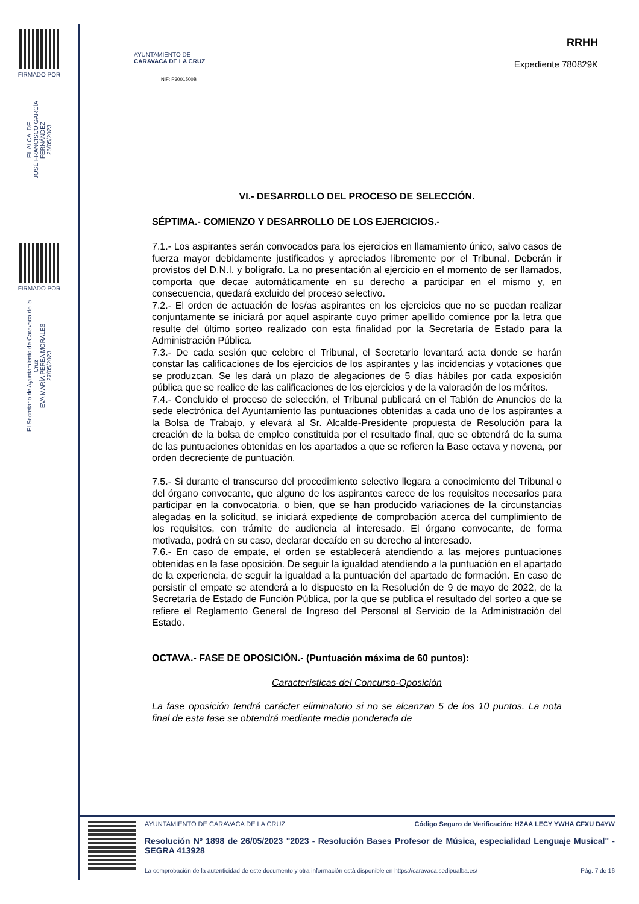FIRMADO POR
EL ALCALDE
JOSÉ FRANCISCO GARCÍA FERNÁNDEZ
26/05/2023
FIRMADO POR
El Secretario de Ayuntamiento de Caravaca de la Cruz
EVA MARÍA PEREA MORALES
27/05/2023
AYUNTAMIENTO DE
CARAVACA DE LA CRUZ
NIF: P3001500B
RRHH
Expediente 780829K
VI.- DESARROLLO DEL PROCESO DE SELECCIÓN.
SÉPTIMA.- COMIENZO Y DESARROLLO DE LOS EJERCICIOS.-
7.1.- Los aspirantes serán convocados para los ejercicios en llamamiento único, salvo casos de fuerza mayor debidamente justificados y apreciados libremente por el Tribunal. Deberán ir provistos del D.N.I. y bolígrafo. La no presentación al ejercicio en el momento de ser llamados, comporta que decae automáticamente en su derecho a participar en el mismo y, en consecuencia, quedará excluido del proceso selectivo.
7.2.- El orden de actuación de los/as aspirantes en los ejercicios que no se puedan realizar conjuntamente se iniciará por aquel aspirante cuyo primer apellido comience por la letra que resulte del último sorteo realizado con esta finalidad por la Secretaría de Estado para la Administración Pública.
7.3.- De cada sesión que celebre el Tribunal, el Secretario levantará acta donde se harán constar las calificaciones de los ejercicios de los aspirantes y las incidencias y votaciones que se produzcan. Se les dará un plazo de alegaciones de 5 días hábiles por cada exposición pública que se realice de las calificaciones de los ejercicios y de la valoración de los méritos.
7.4.- Concluido el proceso de selección, el Tribunal publicará en el Tablón de Anuncios de la sede electrónica del Ayuntamiento las puntuaciones obtenidas a cada uno de los aspirantes a la Bolsa de Trabajo, y elevará al Sr. Alcalde-Presidente propuesta de Resolución para la creación de la bolsa de empleo constituida por el resultado final, que se obtendrá de la suma de las puntuaciones obtenidas en los apartados a que se refieren la Base octava y novena, por orden decreciente de puntuación.
7.5.- Si durante el transcurso del procedimiento selectivo llegara a conocimiento del Tribunal o del órgano convocante, que alguno de los aspirantes carece de los requisitos necesarios para participar en la convocatoria, o bien, que se han producido variaciones de la circunstancias alegadas en la solicitud, se iniciará expediente de comprobación acerca del cumplimiento de los requisitos, con trámite de audiencia al interesado. El órgano convocante, de forma motivada, podrá en su caso, declarar decaído en su derecho al interesado.
7.6.- En caso de empate, el orden se establecerá atendiendo a las mejores puntuaciones obtenidas en la fase oposición. De seguir la igualdad atendiendo a la puntuación en el apartado de la experiencia, de seguir la igualdad a la puntuación del apartado de formación. En caso de persistir el empate se atenderá a lo dispuesto en la Resolución de 9 de mayo de 2022, de la Secretaría de Estado de Función Pública, por la que se publica el resultado del sorteo a que se refiere el Reglamento General de Ingreso del Personal al Servicio de la Administración del Estado.
OCTAVA.- FASE DE OPOSICIÓN.- (Puntuación máxima de 60 puntos):
Características del Concurso-Oposición
La fase oposición tendrá carácter eliminatorio si no se alcanzan 5 de los 10 puntos. La nota final de esta fase se obtendrá mediante media ponderada de
AYUNTAMIENTO DE CARAVACA DE LA CRUZ Código Seguro de Verificación: HZAA LECY YWHA CFXU D4YW
Resolución Nº 1898 de 26/05/2023 "2023 - Resolución Bases Profesor de Música, especialidad Lenguaje Musical" - SEGRA 413928
La comprobación de la autenticidad de este documento y otra información está disponible en https://caravaca.sedipualba.es/ Pág. 7 de 16